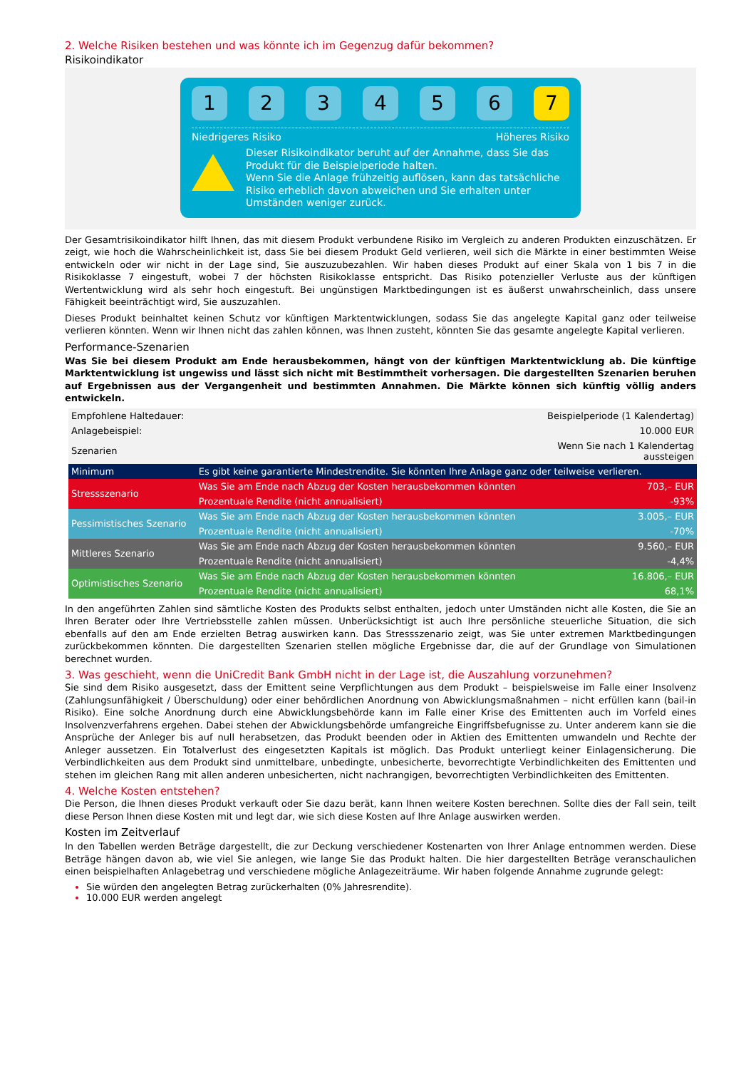2. Welche Risiken bestehen und was könnte ich im Gegenzug dafür bekommen?
Risikoindikator
1 2 3 4 5 6 7
Niedrigeres Risiko Höheres Risiko
Dieser Risikoindikator beruht auf der Annahme, dass Sie das Produkt für die Beispielperiode halten.
Wenn Sie die Anlage frühzeitig auflösen, kann das tatsächliche Risiko erheblich davon abweichen und Sie erhalten unter Umständen weniger zurück.
Der Gesamtrisikoindikator hilft Ihnen, das mit diesem Produkt verbundene Risiko im Vergleich zu anderen Produkten einzuschätzen. Er zeigt, wie hoch die Wahrscheinlichkeit ist, dass Sie bei diesem Produkt Geld verlieren, weil sich die Märkte in einer bestimmten Weise entwickeln oder wir nicht in der Lage sind, Sie auszuzubezahlen. Wir haben dieses Produkt auf einer Skala von 1 bis 7 in die Risikoklasse 7 eingestuft, wobei 7 der höchsten Risikoklasse entspricht. Das Risiko potenzieller Verluste aus der künftigen Wertentwicklung wird als sehr hoch eingestuft. Bei ungünstigen Marktbedingungen ist es äußerst unwahrscheinlich, dass unsere Fähigkeit beeinträchtigt wird, Sie auszuzahlen.
Dieses Produkt beinhaltet keinen Schutz vor künftigen Marktentwicklungen, sodass Sie das angelegte Kapital ganz oder teilweise verlieren könnten. Wenn wir Ihnen nicht das zahlen können, was Ihnen zusteht, könnten Sie das gesamte angelegte Kapital verlieren.
Performance-Szenarien
Was Sie bei diesem Produkt am Ende herausbekommen, hängt von der künftigen Marktentwicklung ab. Die künftige Marktentwicklung ist ungewiss und lässt sich nicht mit Bestimmtheit vorhersagen. Die dargestellten Szenarien beruhen auf Ergebnissen aus der Vergangenheit und bestimmten Annahmen. Die Märkte können sich künftig völlig anders entwickeln.
| Empfohlene Haltedauer: | | Beispielperiode (1 Kalendertag) |
| Anlagebeispiel: | | 10.000 EUR |
| Szenarien | | Wenn Sie nach 1 Kalendertag aussteigen |
| Minimum | Es gibt keine garantierte Mindestrendite. Sie könnten Ihre Anlage ganz oder teilweise verlieren. | |
| Stressszenario | Was Sie am Ende nach Abzug der Kosten herausbekommen könnten | 703,– EUR |
| | Prozentuale Rendite (nicht annualisiert) | -93% |
| Pessimistisches Szenario | Was Sie am Ende nach Abzug der Kosten herausbekommen könnten | 3.005,– EUR |
| | Prozentuale Rendite (nicht annualisiert) | -70% |
| Mittleres Szenario | Was Sie am Ende nach Abzug der Kosten herausbekommen könnten | 9.560,– EUR |
| | Prozentuale Rendite (nicht annualisiert) | -4,4% |
| Optimistisches Szenario | Was Sie am Ende nach Abzug der Kosten herausbekommen könnten | 16.806,– EUR |
| | Prozentuale Rendite (nicht annualisiert) | 68,1% |
In den angeführten Zahlen sind sämtliche Kosten des Produkts selbst enthalten, jedoch unter Umständen nicht alle Kosten, die Sie an Ihren Berater oder Ihre Vertriebsstelle zahlen müssen. Unberücksichtigt ist auch Ihre persönliche steuerliche Situation, die sich ebenfalls auf den am Ende erzielten Betrag auswirken kann. Das Stressszenario zeigt, was Sie unter extremen Marktbedingungen zurückbekommen könnten. Die dargestellten Szenarien stellen mögliche Ergebnisse dar, die auf der Grundlage von Simulationen berechnet wurden.
3. Was geschieht, wenn die UniCredit Bank GmbH nicht in der Lage ist, die Auszahlung vorzunehmen?
Sie sind dem Risiko ausgesetzt, dass der Emittent seine Verpflichtungen aus dem Produkt – beispielsweise im Falle einer Insolvenz (Zahlungsunfähigkeit / Überschuldung) oder einer behördlichen Anordnung von Abwicklungsmaßnahmen – nicht erfüllen kann (bail-in Risiko). Eine solche Anordnung durch eine Abwicklungsbehörde kann im Falle einer Krise des Emittenten auch im Vorfeld eines Insolvenzverfahrens ergehen. Dabei stehen der Abwicklungsbehörde umfangreiche Eingriffsbefugnisse zu. Unter anderem kann sie die Ansprüche der Anleger bis auf null herabsetzen, das Produkt beenden oder in Aktien des Emittenten umwandeln und Rechte der Anleger aussetzen. Ein Totalverlust des eingesetzten Kapitals ist möglich. Das Produkt unterliegt keiner Einlagensicherung. Die Verbindlichkeiten aus dem Produkt sind unmittelbare, unbedingte, unbesicherte, bevorrechtigte Verbindlichkeiten des Emittenten und stehen im gleichen Rang mit allen anderen unbesicherten, nicht nachrangigen, bevorrechtigten Verbindlichkeiten des Emittenten.
4. Welche Kosten entstehen?
Die Person, die Ihnen dieses Produkt verkauft oder Sie dazu berät, kann Ihnen weitere Kosten berechnen. Sollte dies der Fall sein, teilt diese Person Ihnen diese Kosten mit und legt dar, wie sich diese Kosten auf Ihre Anlage auswirken werden.
Kosten im Zeitverlauf
In den Tabellen werden Beträge dargestellt, die zur Deckung verschiedener Kostenarten von Ihrer Anlage entnommen werden. Diese Beträge hängen davon ab, wie viel Sie anlegen, wie lange Sie das Produkt halten. Die hier dargestellten Beträge veranschaulichen einen beispielhaften Anlagebetrag und verschiedene mögliche Anlagezeiträume. Wir haben folgende Annahme zugrunde gelegt:
Sie würden den angelegten Betrag zurückerhalten (0% Jahresrendite).
10.000 EUR werden angelegt